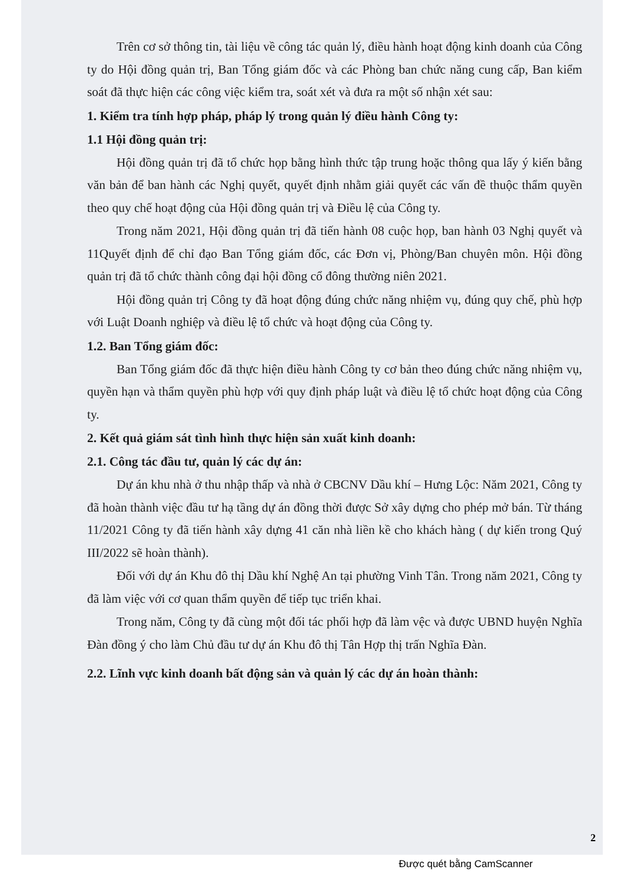Trên cơ sở thông tin, tài liệu về công tác quản lý, điều hành hoạt động kinh doanh của Công ty do Hội đồng quản trị, Ban Tổng giám đốc và các Phòng ban chức năng cung cấp, Ban kiểm soát đã thực hiện các công việc kiểm tra, soát xét và đưa ra một số nhận xét sau:
1. Kiểm tra tính hợp pháp, pháp lý trong quản lý điều hành Công ty:
1.1 Hội đồng quản trị:
Hội đồng quản trị đã tổ chức họp bằng hình thức tập trung hoặc thông qua lấy ý kiến bằng văn bản để ban hành các Nghị quyết, quyết định nhằm giải quyết các vấn đề thuộc thẩm quyền theo quy chế hoạt động của Hội đồng quản trị và Điều lệ của Công ty.
Trong năm 2021, Hội đồng quản trị đã tiến hành 08 cuộc họp, ban hành 03 Nghị quyết và 11Quyết định để chỉ đạo Ban Tổng giám đốc, các Đơn vị, Phòng/Ban chuyên môn. Hội đồng quản trị đã tổ chức thành công đại hội đồng cổ đông thường niên 2021.
Hội đồng quản trị Công ty đã hoạt động đúng chức năng nhiệm vụ, đúng quy chế, phù hợp với Luật Doanh nghiệp và điều lệ tổ chức và hoạt động của Công ty.
1.2. Ban Tổng giám đốc:
Ban Tổng giám đốc đã thực hiện điều hành Công ty cơ bản theo đúng chức năng nhiệm vụ, quyền hạn và thẩm quyền phù hợp với quy định pháp luật và điều lệ tổ chức hoạt động của Công ty.
2. Kết quả giám sát tình hình thực hiện sản xuất kinh doanh:
2.1. Công tác đầu tư, quản lý các dự án:
Dự án khu nhà ở thu nhập thấp và nhà ở CBCNV Dầu khí – Hưng Lộc: Năm 2021, Công ty đã hoàn thành việc đầu tư hạ tầng dự án đồng thời được Sở xây dựng cho phép mở bán. Từ tháng 11/2021 Công ty đã tiến hành xây dựng 41 căn nhà liền kề cho khách hàng ( dự kiến trong Quý III/2022 sẽ hoàn thành).
Đối với dự án Khu đô thị Dầu khí Nghệ An tại phường Vinh Tân. Trong năm 2021, Công ty đã làm việc với cơ quan thẩm quyền để tiếp tục triển khai.
Trong năm, Công ty đã cùng một đối tác phối hợp đã làm vệc và được UBND huyện Nghĩa Đàn đồng ý cho làm Chủ đầu tư dự án Khu đô thị Tân Hợp thị trấn Nghĩa Đàn.
2.2. Lĩnh vực kinh doanh bất động sản và quản lý các dự án hoàn thành:
2
Được quét bằng CamScanner